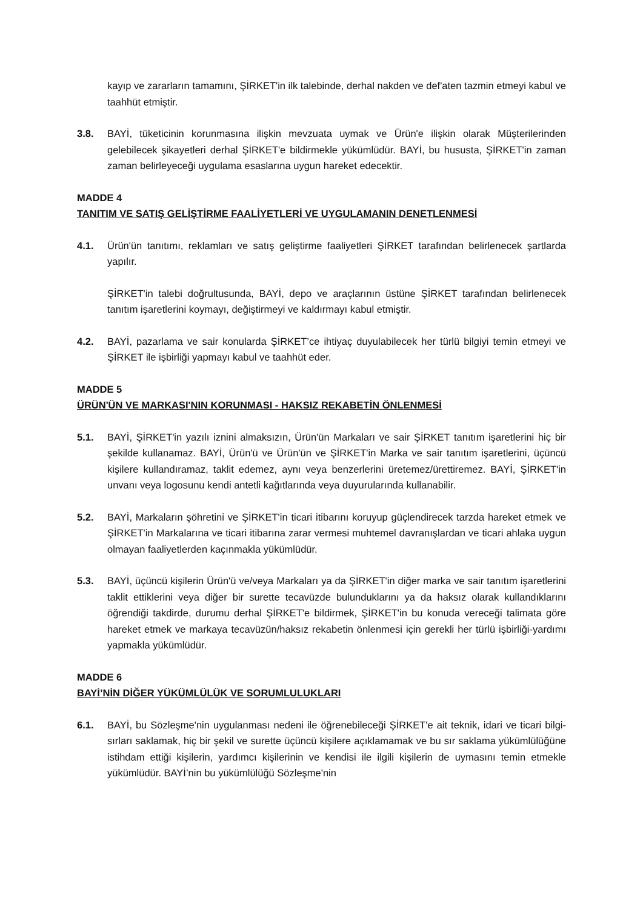kayıp ve zararların tamamını, ŞİRKET'in ilk talebinde, derhal nakden ve def'aten tazmin etmeyi kabul ve taahhüt etmiştir.
3.8. BAYİ, tüketicinin korunmasına ilişkin mevzuata uymak ve Ürün'e ilişkin olarak Müşterilerinden gelebilecek şikayetleri derhal ŞİRKET'e bildirmekle yükümlüdür. BAYİ, bu hususta, ŞİRKET'in zaman zaman belirleyeceği uygulama esaslarına uygun hareket edecektir.
MADDE 4
TANITIM VE SATIŞ GELİŞTİRME FAALİYETLERİ VE UYGULAMANIN DENETLENMESİ
4.1. Ürün'ün tanıtımı, reklamları ve satış geliştirme faaliyetleri ŞİRKET tarafından belirlenecek şartlarda yapılır.
ŞİRKET'in talebi doğrultusunda, BAYİ, depo ve araçlarının üstüne ŞİRKET tarafından belirlenecek tanıtım işaretlerini koymayı, değiştirmeyi ve kaldırmayı kabul etmiştir.
4.2. BAYİ, pazarlama ve sair konularda ŞİRKET’ce ihtiyaç duyulabilecek her türlü bilgiyi temin etmeyi ve ŞİRKET ile işbirliği yapmayı kabul ve taahhüt eder.
MADDE 5
ÜRÜN'ÜN VE MARKASI'NIN KORUNMASI - HAKSIZ REKABETİN ÖNLENMESİ
5.1. BAYİ, ŞİRKET'in yazılı iznini almaksızın, Ürün'ün Markaları ve sair ŞİRKET tanıtım işaretlerini hiç bir şekilde kullanamaz. BAYİ, Ürün'ü ve Ürün'ün ve ŞİRKET'in Marka ve sair tanıtım işaretlerini, üçüncü kişilere kullandıramaz, taklit edemez, aynı veya benzerlerini üretemez/ürettiremez. BAYİ, ŞİRKET'in unvanı veya logosunu kendi antetli kağıtlarında veya duyurularında kullanabilir.
5.2. BAYİ, Markaların şöhretini ve ŞİRKET'in ticari itibarını koruyup güçlendirecek tarzda hareket etmek ve ŞİRKET'in Markalarına ve ticari itibarına zarar vermesi muhtemel davranışlardan ve ticari ahlaka uygun olmayan faaliyetlerden kaçınmakla yükümlüdür.
5.3. BAYİ, üçüncü kişilerin Ürün'ü ve/veya Markaları ya da ŞİRKET'in diğer marka ve sair tanıtım işaretlerini taklit ettiklerini veya diğer bir surette tecavüzde bulunduklarını ya da haksız olarak kullandıklarını öğrendiği takdirde, durumu derhal ŞİRKET'e bildirmek, ŞİRKET'in bu konuda vereceği talimata göre hareket etmek ve markaya tecavüzün/haksız rekabetin önlenmesi için gerekli her türlü işbirliği-yardımı yapmakla yükümlüdür.
MADDE 6
BAYİ’NİN DİĞER YÜKÜMLÜLÜK VE SORUMLULUKLARI
6.1. BAYİ, bu Sözleşme'nin uygulanması nedeni ile öğrenebileceği ŞİRKET'e ait teknik, idari ve ticari bilgi-sırları saklamak, hiç bir şekil ve surette üçüncü kişilere açıklamamak ve bu sır saklama yükümlülüğüne istihdam ettiği kişilerin, yardımcı kişilerinin ve kendisi ile ilgili kişilerin de uymasını temin etmekle yükümlüdür. BAYİ’nin bu yükümlülüğü Sözleşme'nin